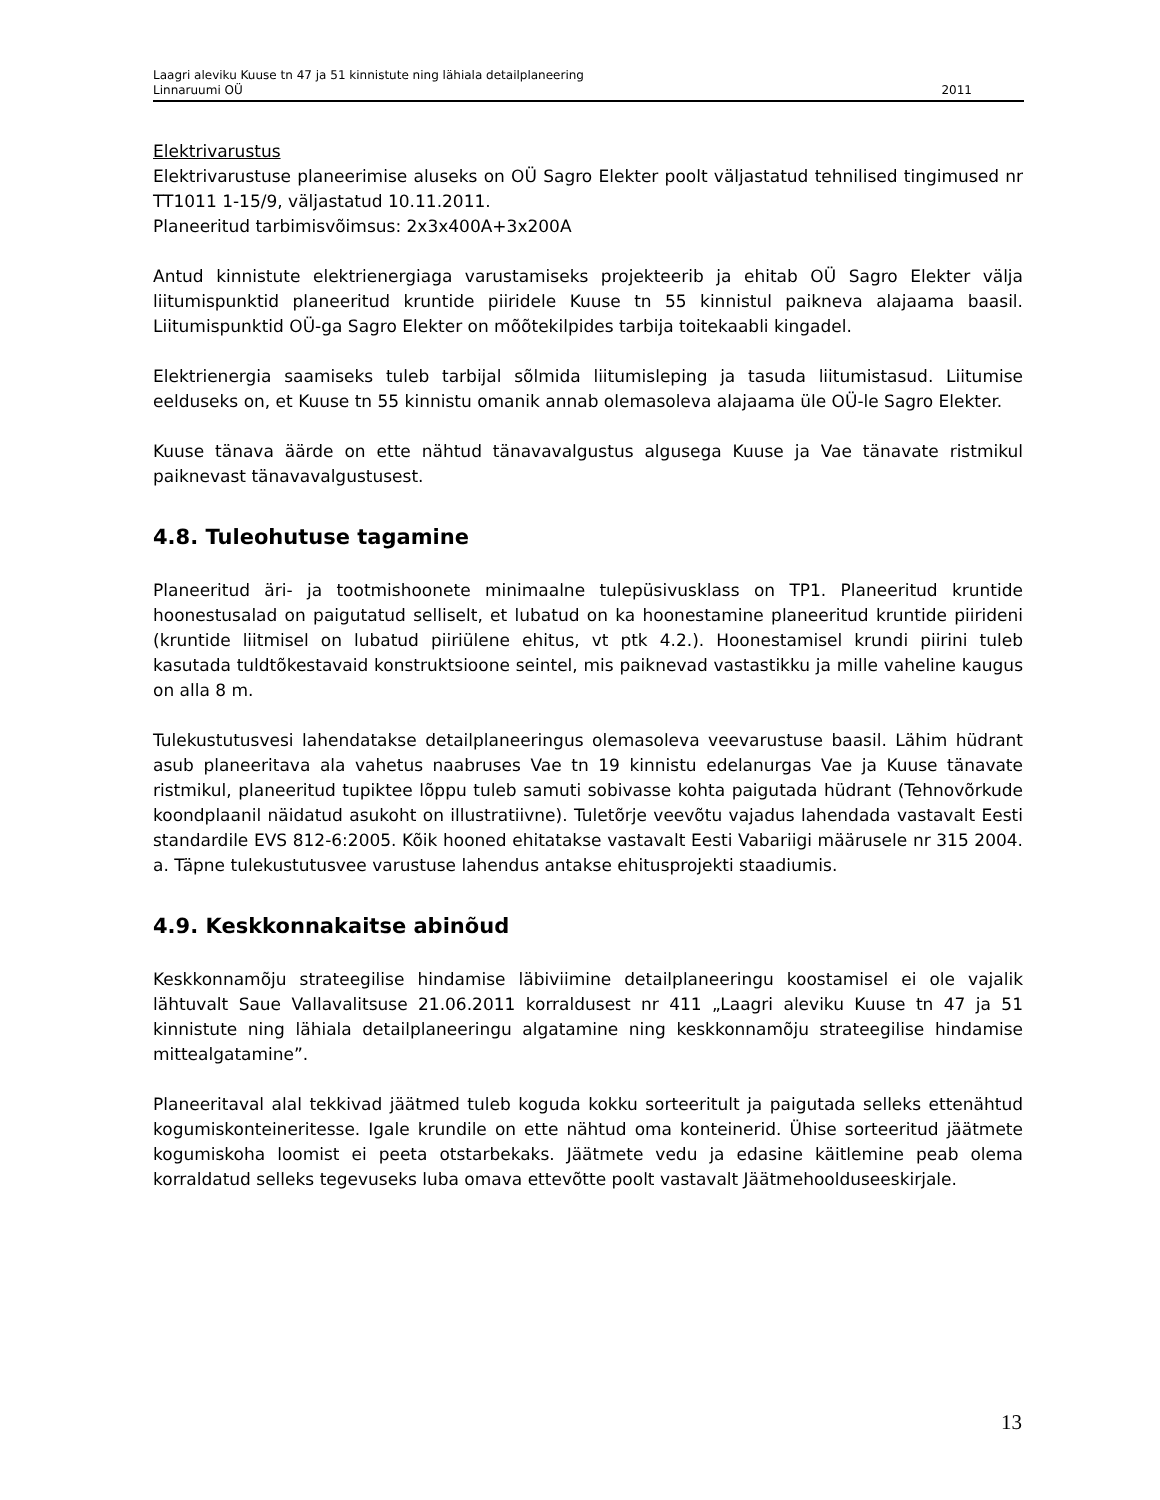Laagri aleviku Kuuse tn 47 ja 51 kinnistute ning lähiala detailplaneering
Linnaruumi OÜ 2011
Elektrivarustus
Elektrivarustuse planeerimise aluseks on OÜ Sagro Elekter poolt väljastatud tehnilised tingimused nr TT1011 1-15/9, väljastatud 10.11.2011.
Planeeritud tarbimisvõimsus: 2x3x400A+3x200A
Antud kinnistute elektrienergiaga varustamiseks projekteerib ja ehitab OÜ Sagro Elekter välja liitumispunktid planeeritud kruntide piiridele Kuuse tn 55 kinnistul paikneva alajaama baasil. Liitumispunktid OÜ-ga Sagro Elekter on mõõtekilpides tarbija toitekaabli kingadel.
Elektrienergia saamiseks tuleb tarbijal sõlmida liitumisleping ja tasuda liitumistasud. Liitumise eelduseks on, et Kuuse tn 55 kinnistu omanik annab olemasoleva alajaama üle OÜ-le Sagro Elekter.
Kuuse tänava äärde on ette nähtud tänavavalgustus algusega Kuuse ja Vae tänavate ristmikul paiknevast tänavavalgustusest.
4.8. Tuleohutuse tagamine
Planeeritud äri- ja tootmishoonete minimaalne tulepüsivusklass on TP1. Planeeritud kruntide hoonestusalad on paigutatud selliselt, et lubatud on ka hoonestamine planeeritud kruntide piirideni (kruntide liitmisel on lubatud piiriülene ehitus, vt ptk 4.2.). Hoonestamisel krundi piirini tuleb kasutada tuldtõkestavaid konstruktsioone seintel, mis paiknevad vastastikku ja mille vaheline kaugus on alla 8 m.
Tulekustutusvesi lahendatakse detailplaneeringus olemasoleva veevarustuse baasil. Lähim hüdrant asub planeeritava ala vahetus naabruses Vae tn 19 kinnistu edelanurgas Vae ja Kuuse tänavate ristmikul, planeeritud tupiktee lõppu tuleb samuti sobivasse kohta paigutada hüdrant (Tehnovõrkude koondplaanil näidatud asukoht on illustratiivne). Tuletõrje veevõtu vajadus lahendada vastavalt Eesti standardile EVS 812-6:2005. Kõik hooned ehitatakse vastavalt Eesti Vabariigi määrusele nr 315 2004. a. Täpne tulekustutusvee varustuse lahendus antakse ehitusprojekti staadiumis.
4.9. Keskkonnakaitse abinõud
Keskkonnamõju strateegilise hindamise läbiviimine detailplaneeringu koostamisel ei ole vajalik lähtuvalt Saue Vallavalitsuse 21.06.2011 korraldusest nr 411 „Laagri aleviku Kuuse tn 47 ja 51 kinnistute ning lähiala detailplaneeringu algatamine ning keskkonnamõju strateegilise hindamise mittealgatamine”.
Planeeritaval alal tekkivad jäätmed tuleb koguda kokku sorteeritult ja paigutada selleks ettenähtud kogumiskonteineritesse. Igale krundile on ette nähtud oma konteinerid. Ühise sorteeritud jäätmete kogumiskoha loomist ei peeta otstarbekaks. Jäätmete vedu ja edasine käitlemine peab olema korraldatud selleks tegevuseks luba omava ettevõtte poolt vastavalt Jäätmehoolduseeskirjale.
13